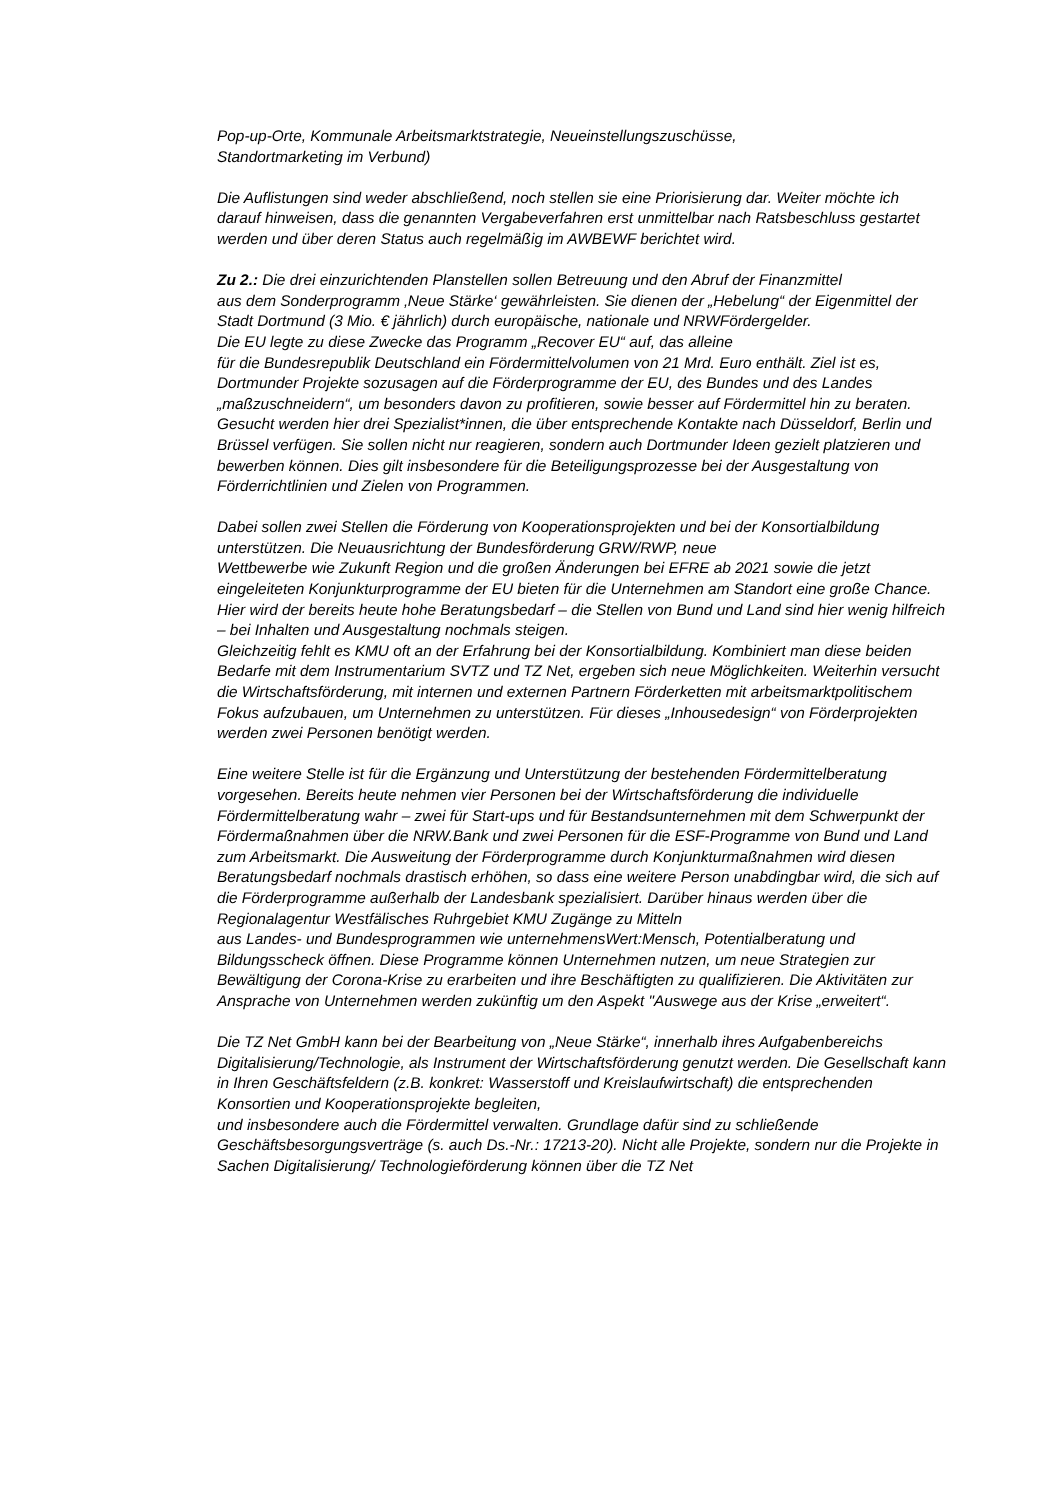Pop-up-Orte, Kommunale Arbeitsmarktstrategie, Neueinstellungszuschüsse,
Standortmarketing im Verbund)
Die Auflistungen sind weder abschließend, noch stellen sie eine Priorisierung dar. Weiter möchte ich darauf hinweisen, dass die genannten Vergabeverfahren erst unmittelbar nach Ratsbeschluss gestartet werden und über deren Status auch regelmäßig im AWBEWF berichtet wird.
Zu 2.: Die drei einzurichtenden Planstellen sollen Betreuung und den Abruf der Finanzmittel
aus dem Sonderprogramm ‚Neue Stärke‘ gewährleisten. Sie dienen der „Hebelung“ der Eigenmittel der Stadt Dortmund (3 Mio. € jährlich) durch europäische, nationale und NRWFördergelder.
Die EU legte zu diese Zwecke das Programm „Recover EU“ auf, das alleine
für die Bundesrepublik Deutschland ein Fördermittelvolumen von 21 Mrd. Euro enthält. Ziel ist es, Dortmunder Projekte sozusagen auf die Förderprogramme der EU, des Bundes und des Landes „maßzuschneidern“, um besonders davon zu profitieren, sowie besser auf Fördermittel hin zu beraten. Gesucht werden hier drei Spezialist*innen, die über entsprechende Kontakte nach Düsseldorf, Berlin und Brüssel verfügen. Sie sollen nicht nur reagieren, sondern auch Dortmunder Ideen gezielt platzieren und bewerben können. Dies gilt insbesondere für die Beteiligungsprozesse bei der Ausgestaltung von Förderrichtlinien und Zielen von Programmen.
Dabei sollen zwei Stellen die Förderung von Kooperationsprojekten und bei der Konsortialbildung unterstützen. Die Neuausrichtung der Bundesförderung GRW/RWP, neue
Wettbewerbe wie Zukunft Region und die großen Änderungen bei EFRE ab 2021 sowie die jetzt eingeleiteten Konjunkturprogramme der EU bieten für die Unternehmen am Standort eine große Chance. Hier wird der bereits heute hohe Beratungsbedarf – die Stellen von Bund und Land sind hier wenig hilfreich – bei Inhalten und Ausgestaltung nochmals steigen.
Gleichzeitig fehlt es KMU oft an der Erfahrung bei der Konsortialbildung. Kombiniert man diese beiden Bedarfe mit dem Instrumentarium SVTZ und TZ Net, ergeben sich neue Möglichkeiten. Weiterhin versucht die Wirtschaftsförderung, mit internen und externen Partnern Förderketten mit arbeitsmarktpolitischem Fokus aufzubauen, um Unternehmen zu unterstützen. Für dieses „Inhousedesign“ von Förderprojekten werden zwei Personen benötigt werden.
Eine weitere Stelle ist für die Ergänzung und Unterstützung der bestehenden Fördermittelberatung vorgesehen. Bereits heute nehmen vier Personen bei der Wirtschaftsförderung die individuelle Fördermittelberatung wahr – zwei für Start-ups und für Bestandsunternehmen mit dem Schwerpunkt der Fördermaßnahmen über die NRW.Bank und zwei Personen für die ESF-Programme von Bund und Land zum Arbeitsmarkt. Die Ausweitung der Förderprogramme durch Konjunkturmaßnahmen wird diesen Beratungsbedarf nochmals drastisch erhöhen, so dass eine weitere Person unabdingbar wird, die sich auf die Förderprogramme außerhalb der Landesbank spezialisiert. Darüber hinaus werden über die Regionalagentur Westfälisches Ruhrgebiet KMU Zugänge zu Mitteln
aus Landes- und Bundesprogrammen wie unternehmensWert:Mensch, Potentialberatung und Bildungsscheck öffnen. Diese Programme können Unternehmen nutzen, um neue Strategien zur Bewältigung der Corona-Krise zu erarbeiten und ihre Beschäftigten zu qualifizieren. Die Aktivitäten zur Ansprache von Unternehmen werden zukünftig um den Aspekt "Auswege aus der Krise „erweitert“.
Die TZ Net GmbH kann bei der Bearbeitung von „Neue Stärke“, innerhalb ihres Aufgabenbereichs Digitalisierung/Technologie, als Instrument der Wirtschaftsförderung genutzt werden. Die Gesellschaft kann in Ihren Geschäftsfeldern (z.B. konkret: Wasserstoff und Kreislaufwirtschaft) die entsprechenden Konsortien und Kooperationsprojekte begleiten,
und insbesondere auch die Fördermittel verwalten. Grundlage dafür sind zu schließende Geschäftsbesorgungsverträge (s. auch Ds.-Nr.: 17213-20). Nicht alle Projekte, sondern nur die Projekte in Sachen Digitalisierung/ Technologieförderung können über die TZ Net